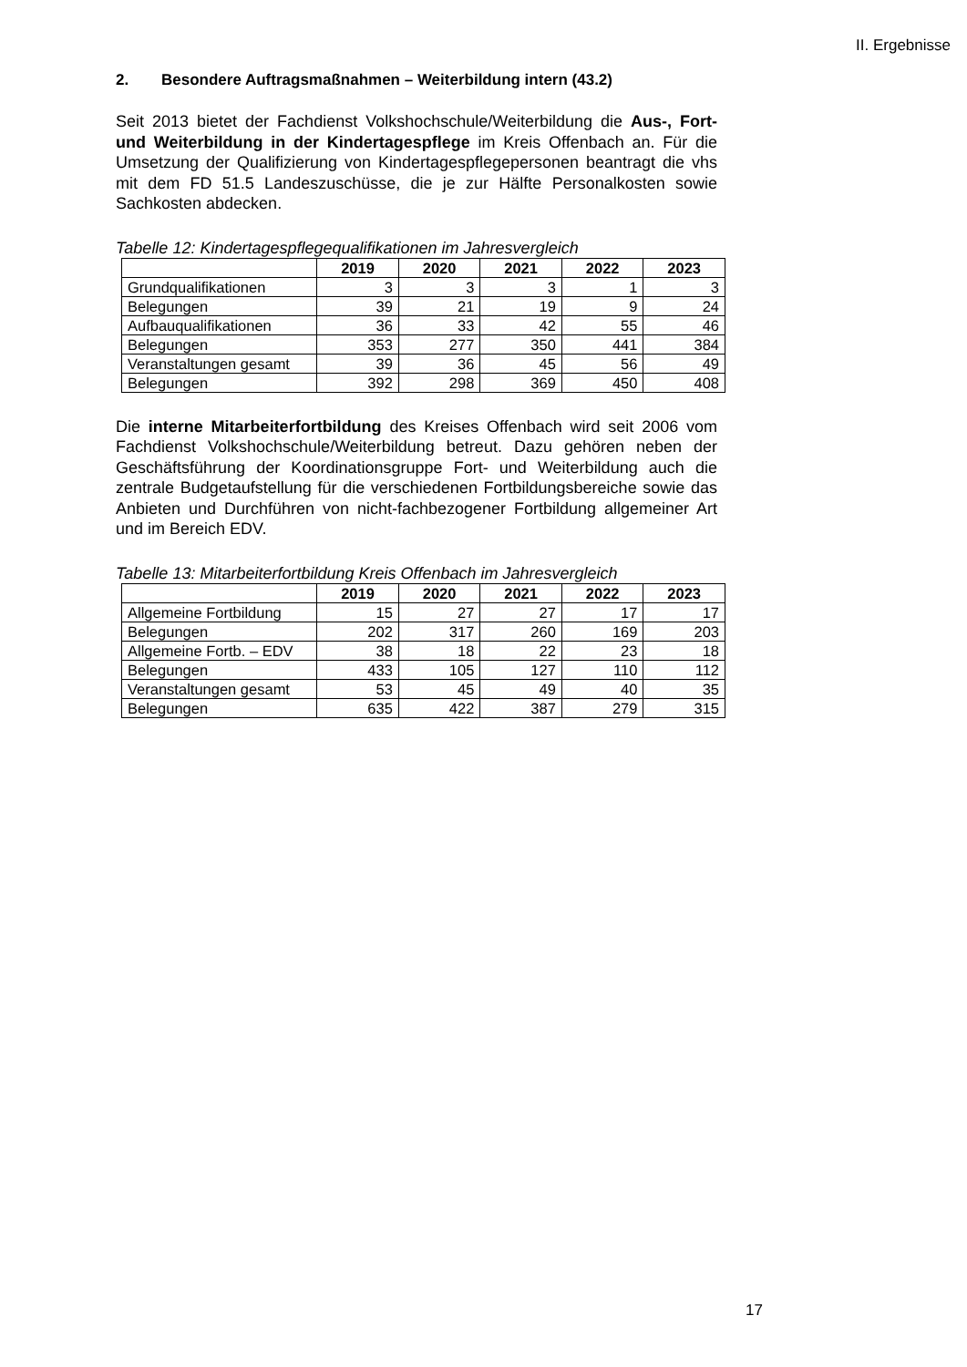II. Ergebnisse
2. Besondere Auftragsmaßnahmen – Weiterbildung intern (43.2)
Seit 2013 bietet der Fachdienst Volkshochschule/Weiterbildung die Aus-, Fort- und Weiterbildung in der Kindertagespflege im Kreis Offenbach an. Für die Umsetzung der Qualifizierung von Kindertagespflegepersonen beantragt die vhs mit dem FD 51.5 Landeszuschüsse, die je zur Hälfte Personalkosten sowie Sachkosten abdecken.
Tabelle 12: Kindertagespflegequalifikationen im Jahresvergleich
| | 2019 | 2020 | 2021 | 2022 | 2023 |
| Grundqualifikationen | 3 | 3 | 3 | 1 | 3 |
| Belegungen | 39 | 21 | 19 | 9 | 24 |
| Aufbauqualifikationen | 36 | 33 | 42 | 55 | 46 |
| Belegungen | 353 | 277 | 350 | 441 | 384 |
| Veranstaltungen gesamt | 39 | 36 | 45 | 56 | 49 |
| Belegungen | 392 | 298 | 369 | 450 | 408 |
Die interne Mitarbeiterfortbildung des Kreises Offenbach wird seit 2006 vom Fachdienst Volkshochschule/Weiterbildung betreut. Dazu gehören neben der Geschäftsführung der Koordinationsgruppe Fort- und Weiterbildung auch die zentrale Budgetaufstellung für die verschiedenen Fortbildungsbereiche sowie das Anbieten und Durchführen von nicht-fachbezogener Fortbildung allgemeiner Art und im Bereich EDV.
Tabelle 13: Mitarbeiterfortbildung Kreis Offenbach im Jahresvergleich
| | 2019 | 2020 | 2021 | 2022 | 2023 |
| Allgemeine Fortbildung | 15 | 27 | 27 | 17 | 17 |
| Belegungen | 202 | 317 | 260 | 169 | 203 |
| Allgemeine Fortb. – EDV | 38 | 18 | 22 | 23 | 18 |
| Belegungen | 433 | 105 | 127 | 110 | 112 |
| Veranstaltungen gesamt | 53 | 45 | 49 | 40 | 35 |
| Belegungen | 635 | 422 | 387 | 279 | 315 |
17